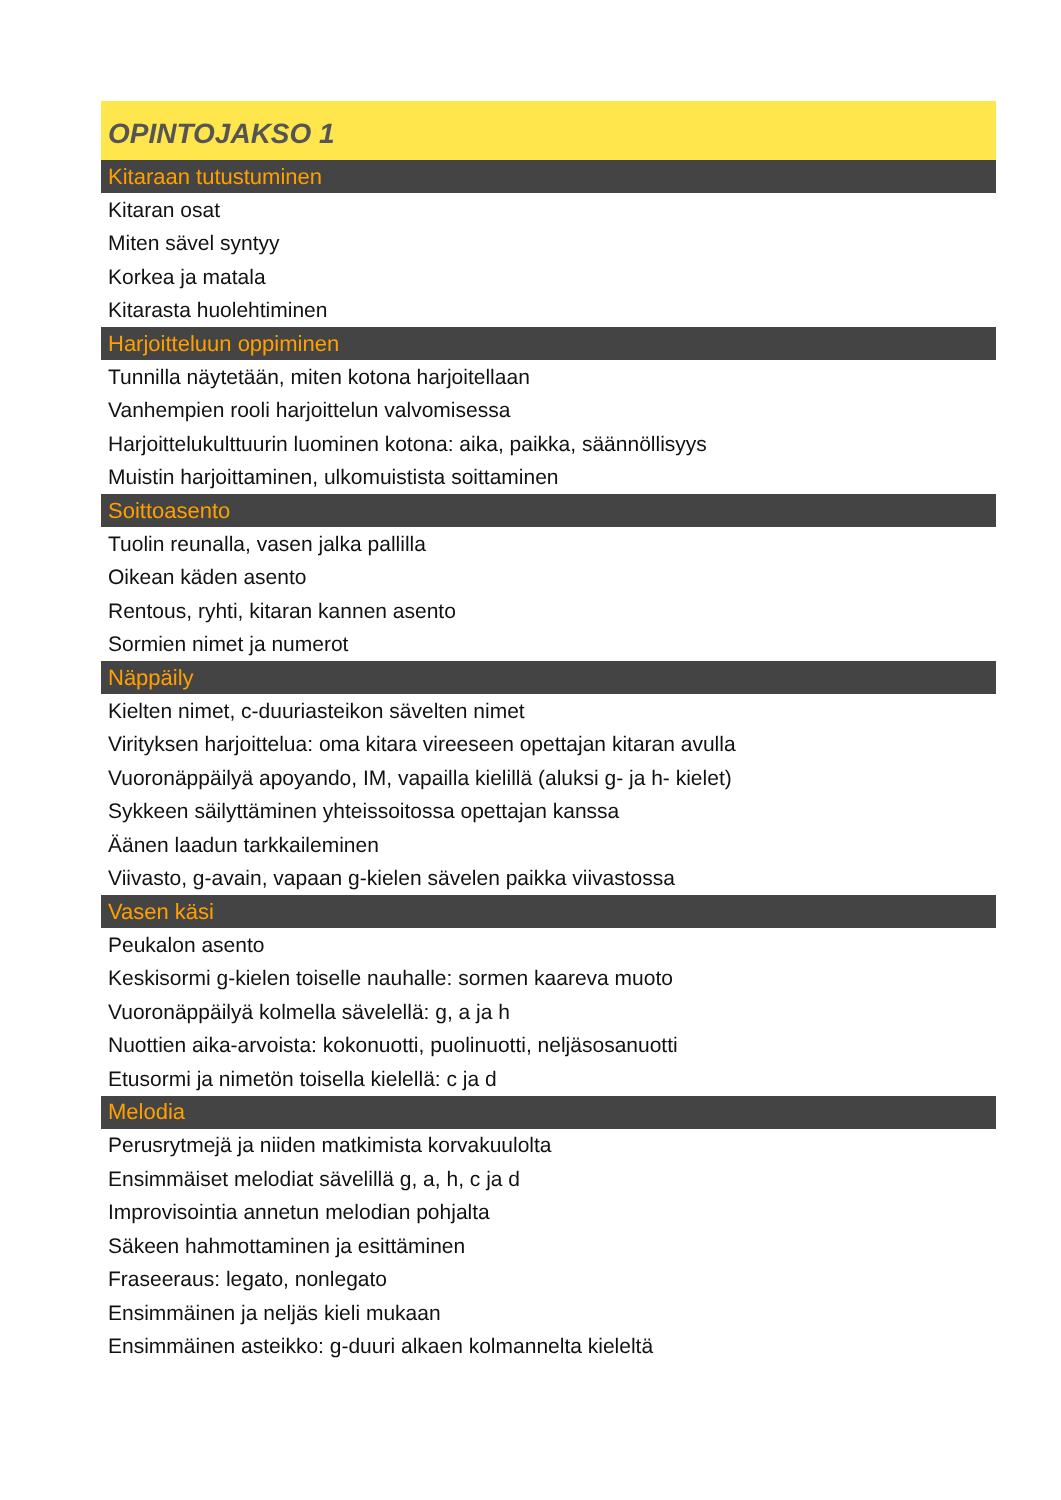| OPINTOJAKSO 1 |
| --- |
| Kitaraan tutustuminen |
| Kitaran osat |
| Miten sävel syntyy |
| Korkea ja matala |
| Kitarasta huolehtiminen |
| Harjoitteluun oppiminen |
| Tunnilla näytetään, miten kotona harjoitellaan |
| Vanhempien rooli harjoittelun valvomisessa |
| Harjoittelukulttuurin luominen kotona: aika, paikka, säännöllisyys |
| Muistin harjoittaminen, ulkomuistista soittaminen |
| Soittoasento |
| Tuolin reunalla, vasen jalka pallilla |
| Oikean käden asento |
| Rentous, ryhti, kitaran kannen asento |
| Sormien nimet ja numerot |
| Näppäily |
| Kielten nimet, c-duuriasteikon sävelten nimet |
| Virityksen harjoittelua: oma kitara vireeseen opettajan kitaran avulla |
| Vuoronäppäilyä apoyando, IM, vapailla kielillä (aluksi g- ja h- kielet) |
| Sykkeen säilyttäminen yhteissoitossa opettajan kanssa |
| Äänen laadun tarkkaileminen |
| Viivasto, g-avain, vapaan g-kielen sävelen paikka viivastossa |
| Vasen käsi |
| Peukalon asento |
| Keskisormi g-kielen toiselle nauhalle: sormen kaareva muoto |
| Vuoronäppäilyä kolmella sävelellä: g, a ja h |
| Nuottien aika-arvoista: kokonuotti, puolinuotti, neljäsosanuotti |
| Etusormi ja nimetön toisella kielellä: c ja d |
| Melodia |
| Perusrytmejä ja niiden matkimista korvakuulolta |
| Ensimmäiset melodiat sävelillä g, a, h, c ja d |
| Improvisointia annetun melodian pohjalta |
| Säkeen hahmottaminen ja esittäminen |
| Fraseeraus: legato, nonlegato |
| Ensimmäinen ja neljäs kieli mukaan |
| Ensimmäinen asteikko: g-duuri alkaen kolmannelta kieleltä |